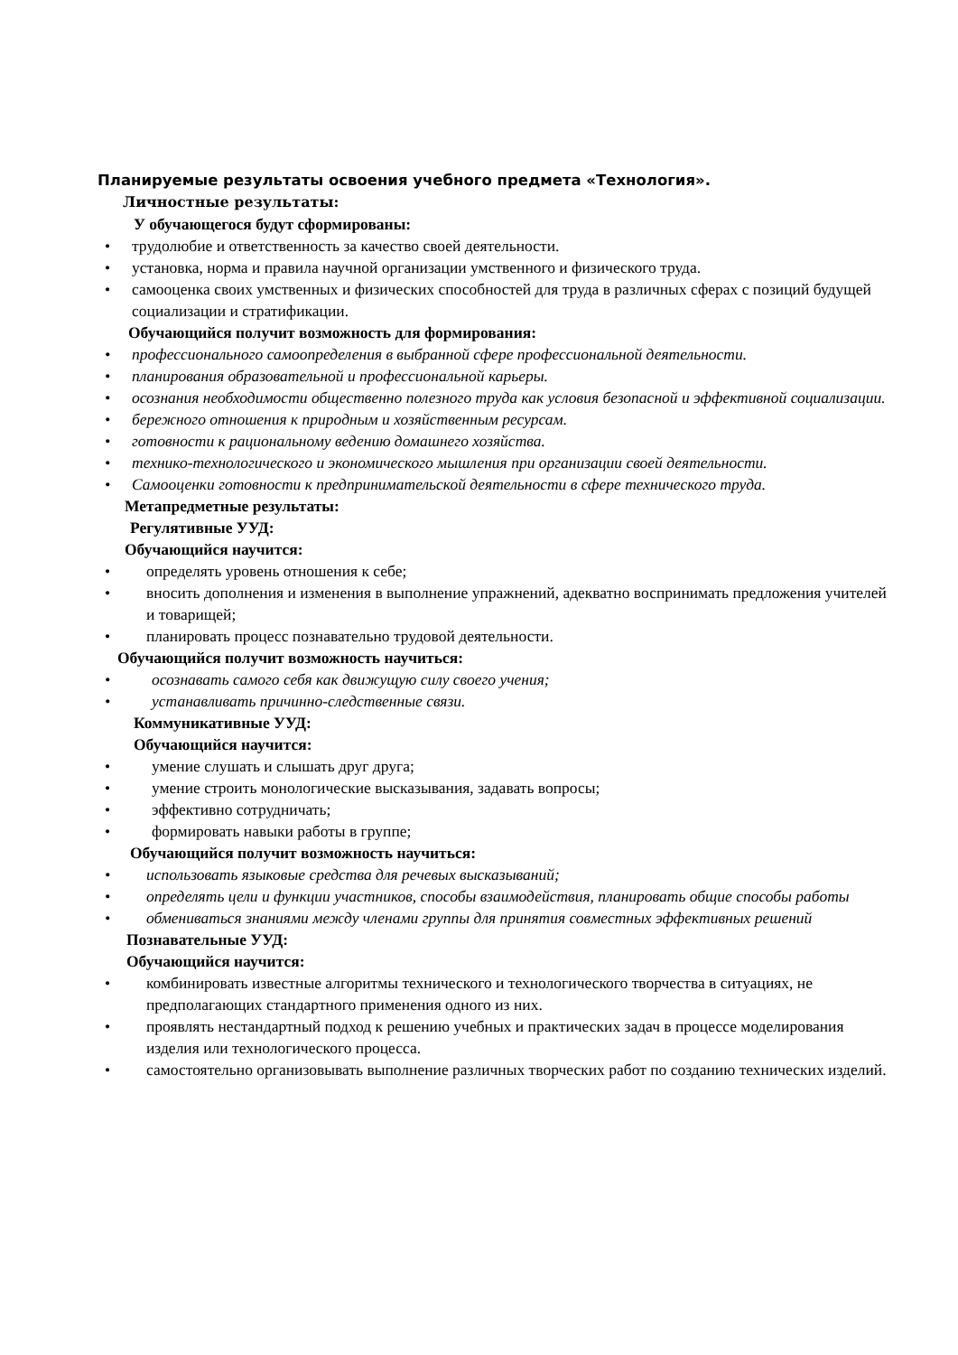Планируемые результаты освоения учебного предмета «Технология».
Личностные результаты:
У обучающегося будут сформированы:
• трудолюбие и ответственность за качество своей деятельности.
• установка, норма и правила научной организации умственного и физического труда.
• самооценка своих умственных и физических способностей для труда в различных сферах с позиций будущей социализации и стратификации.
Обучающийся получит возможность для формирования:
• профессионального самоопределения в выбранной сфере профессиональной деятельности.
• планирования образовательной и профессиональной карьеры.
• осознания необходимости общественно полезного труда как условия безопасной и эффективной социализации.
• бережного отношения к природным и хозяйственным ресурсам.
• готовности к рациональному ведению домашнего хозяйства.
• технико-технологического и экономического мышления при организации своей деятельности.
• Самооценки готовности к предпринимательской деятельности в сфере технического труда.
Метапредметные результаты:
Регулятивные УУД:
Обучающийся научится:
• определять уровень отношения к себе;
• вносить дополнения и изменения в выполнение упражнений, адекватно воспринимать предложения учителей и товарищей;
• планировать процесс познавательно трудовой деятельности.
Обучающийся получит возможность научиться:
• осознавать самого себя как движущую силу своего учения;
• устанавливать причинно-следственные связи.
Коммуникативные УУД:
Обучающийся научится:
• умение слушать и слышать друг друга;
• умение строить монологические высказывания, задавать вопросы;
• эффективно сотрудничать;
• формировать навыки работы в группе;
Обучающийся получит возможность научиться:
• использовать языковые средства для речевых высказываний;
• определять цели и функции участников, способы взаимодействия, планировать общие способы работы
• обмениваться знаниями между членами группы для принятия совместных эффективных решений
Познавательные УУД:
Обучающийся научится:
• комбинировать известные алгоритмы технического и технологического творчества в ситуациях, не предполагающих стандартного применения одного из них.
• проявлять нестандартный подход к решению учебных и практических задач в процессе моделирования изделия или технологического процесса.
• самостоятельно организовывать выполнение различных творческих работ по созданию технических изделий.